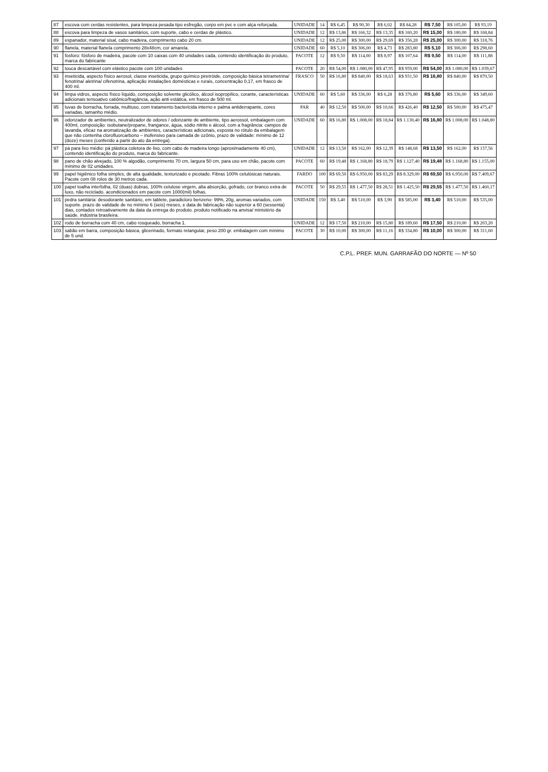| 87 | escova com cerdas resistentes, para limpeza pesada tipo esfregão, corpo em pvc e com alça reforçada. | UNIDADE | 14 | R$ 6,45 | R$ 90,30 | R$ 6,02 | R$ 84,28 | R$ 7,50 | R$ 105,00 | R$ 93,19 |
| 88 | escova para limpeza de vasos sanitários, com suporte, cabo e cerdas de plástico. | UNIDADE | 12 | R$ 13,86 | R$ 166,32 | R$ 13,35 | R$ 160,20 | R$ 15,00 | R$ 180,00 | R$ 168,84 |
| 89 | espanador, material sisal, cabo madeira, comprimento cabo 20 cm. | UNIDADE | 12 | R$ 25,00 | R$ 300,00 | R$ 29,69 | R$ 356,28 | R$ 25,00 | R$ 300,00 | R$ 318,76 |
| 90 | flanela, material flanela comprimento 28x48cm, cor amarela. | UNIDADE | 60 | R$ 5,10 | R$ 306,00 | R$ 4,73 | R$ 283,80 | R$ 5,10 | R$ 306,00 | R$ 298,60 |
| 91 | fosforo: fósforo de madeira, pacote com 10 caixas com 40 unidades cada, contendo identificação do produto, marca do fabricante | PACOTE | 12 | R$ 9,50 | R$ 114,00 | R$ 8,97 | R$ 107,64 | R$ 9,50 | R$ 114,00 | R$ 111,88 |
| 92 | touca descartável com elástico pacote com 100 unidades | PACOTE | 20 | R$ 54,00 | R$ 1.080,00 | R$ 47,95 | R$ 959,00 | R$ 54,00 | R$ 1.080,00 | R$ 1.039,67 |
| 93 | inseticida, aspecto físico aerosol, classe inseticida, grupo químico piretróide, composição básica tetrametrina/ fenotrina/ aletrina/ cifenotrina, aplicação instalações domésticas e rurais, concentração 0,17, em frasco de 400 ml. | FRASCO | 50 | R$ 16,80 | R$ 840,00 | R$ 18,63 | R$ 931,50 | R$ 16,80 | R$ 840,00 | R$ 870,50 |
| 94 | limpa vidros, aspecto físico líquido, composição solvente glicólico, álcool isopropílico, corante, características adicionais tensoativo catiônico/fragância, ação anti estática, em frasco de 500 ml. | UNIDADE | 60 | R$ 5,60 | R$ 336,00 | R$ 6,28 | R$ 376,80 | R$ 5,60 | R$ 336,00 | R$ 349,60 |
| 95 | luvas de borracha, forrada, multiuso, com tratamento bactericida interno e palma antiderrapante, cores variadas, tamanho médio. | PAR | 40 | R$ 12,50 | R$ 500,00 | R$ 10,66 | R$ 426,40 | R$ 12,50 | R$ 500,00 | R$ 475,47 |
| 96 | odorizador de ambientes, neutralizador de odores / odorizante de ambiente, tipo aerossol, embalagem com 400ml, composição: isobutane/propane, frangance, água, sódio nitrite e álcool, com a fragrância: campos de lavanda, eficaz na aromatização de ambientes, características adicionais, exposta no rótulo da embalagem que não contenha clorofluorcarbono – inofensivo para camada de ozônio, prazo de validade: mínimo de 12 (doze) meses (conferido a partir do ato da entrega). | UNIDADE | 60 | R$ 16,80 | R$ 1.008,00 | R$ 18,84 | R$ 1.130,40 | R$ 16,80 | R$ 1.008,00 | R$ 1.048,80 |
| 97 | pá para lixo médio: pá plástica coletora de lixo, com cabo de madeira longo (aproximadamente 40 cm), contendo identificação do produto, marca do fabricante. | UNIDADE | 12 | R$ 13,50 | R$ 162,00 | R$ 12,39 | R$ 148,68 | R$ 13,50 | R$ 162,00 | R$ 157,56 |
| 98 | pano de chão alvejado, 100 % algodão, comprimento 70 cm, largura 50 cm, para uso em chão, pacote com mínimo de 02 unidades. | PACOTE | 60 | R$ 19,48 | R$ 1.168,80 | R$ 18,79 | R$ 1.127,40 | R$ 19,48 | R$ 1.168,80 | R$ 1.155,00 |
| 99 | papel higiênico folha simples, de alta qualidade, texturizado e picotado. Fibras 100% celulósicas naturais. Pacote com 08 rolos de 30 metros cada. | FARDO | 100 | R$ 69,50 | R$ 6.950,00 | R$ 83,29 | R$ 8.329,00 | R$ 69,50 | R$ 6.950,00 | R$ 7.409,67 |
| 100 | papel toalha interfolha, 02 (duas) dobras, 100% celulose virgem, alta absorção, gofrado, cor branco extra de luxo, não reciclado. acondicionados em pacote com 1000(mil) folhas. | PACOTE | 50 | R$ 29,55 | R$ 1.477,50 | R$ 28,51 | R$ 1.425,50 | R$ 29,55 | R$ 1.477,50 | R$ 1.460,17 |
| 101 | pedra sanitária: desodorante sanitário, em tablete, paradicloro benzeno- 99%, 20g, aromas variados, com suporte. prazo de validade de no mínimo 6 (seis) meses, e data de fabricação não superior a 60 (sessenta) dias, contados retroativamente da data da entrega do produto. produto notificado na anvisa/ ministério da saúde. indústria brasileira. | UNIDADE | 150 | R$ 3,40 | R$ 510,00 | R$ 3,90 | R$ 585,00 | R$ 3,40 | R$ 510,00 | R$ 535,00 |
| 102 | rodo de borracha com 40 cm, cabo rosqueado, borracha 1. | UNIDADE | 12 | R$ 17,50 | R$ 210,00 | R$ 15,80 | R$ 189,60 | R$ 17,50 | R$ 210,00 | R$ 203,20 |
| 103 | sabão em barra, composição básica, glicerinado, formato retangular, peso 200 gr. embalagem com mínimo de 5 und. | PACOTE | 30 | R$ 10,00 | R$ 300,00 | R$ 11,16 | R$ 334,80 | R$ 10,00 | R$ 300,00 | R$ 311,60 |
C.P.L. PREF. MUN. GARRAFÃO DO NORTE — Nº 50